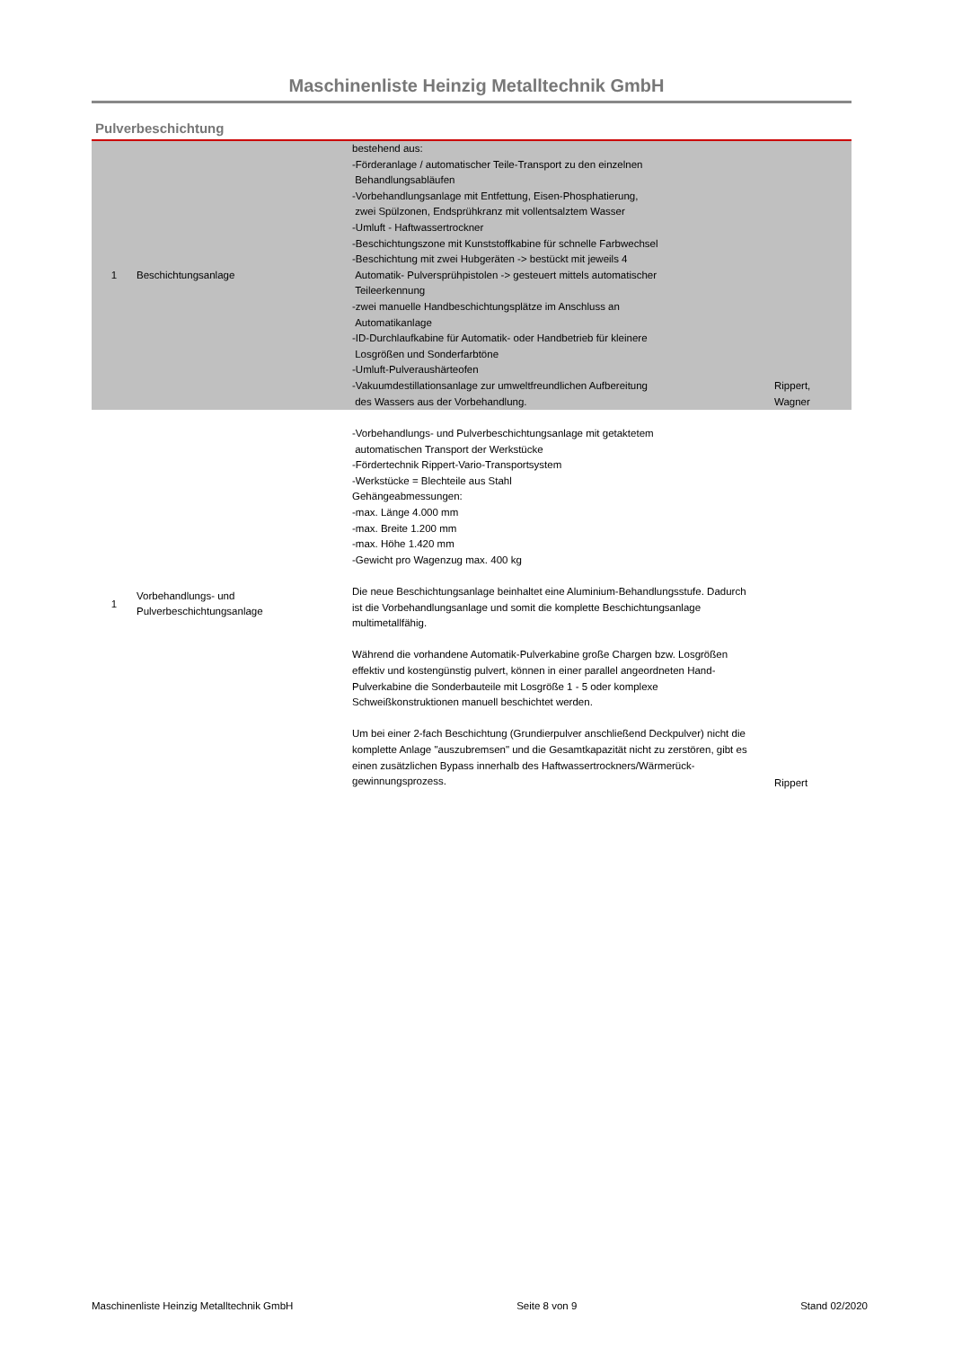Maschinenliste Heinzig Metalltechnik GmbH
Pulverbeschichtung
| 1 | Beschichtungsanlage | bestehend aus: -Förderanlage / automatischer Teile-Transport zu den einzelnen Behandlungsabläufen -Vorbehandlungsanlage mit Entfettung, Eisen-Phosphatierung, zwei Spülzonen, Endsprühkranz mit vollentsalztem Wasser -Umluft - Haftwassertrockner -Beschichtungszone mit Kunststoffkabine für schnelle Farbwechsel -Beschichtung mit zwei Hubgeräten -> bestückt mit jeweils 4 Automatik- Pulversprühpistolen -> gesteuert mittels automatischer Teileerkennung -zwei manuelle Handbeschichtungsplätze im Anschluss an Automatikanlage -ID-Durchlaufkabine für Automatik- oder Handbetrieb für kleinere Losgrößen und Sonderfarbtöne -Umluft-Pulveraushärteofen -Vakuumdestillationsanlage zur umweltfreundlichen Aufbereitung des Wassers aus der Vorbehandlung. | Rippert, Wagner |
| 1 | Vorbehandlungs- und Pulverbeschichtungsanlage | -Vorbehandlungs- und Pulverbeschichtungsanlage mit getaktetem automatischen Transport der Werkstücke -Fördertechnik Rippert-Vario-Transportsystem -Werkstücke = Blechteile aus Stahl Gehängeabmessungen: -max. Länge 4.000 mm -max. Breite 1.200 mm -max. Höhe 1.420 mm -Gewicht pro Wagenzug max. 400 kg Die neue Beschichtungsanlage beinhaltet eine Aluminium-Behandlungsstufe. Dadurch ist die Vorbehandlungsanlage und somit die komplette Beschichtungsanlage multimetallfähig. Während die vorhandene Automatik-Pulverkabine große Chargen bzw. Losgrößen effektiv und kostengünstig pulvert, können in einer parallel angeordneten Hand-Pulverkabine die Sonderbauteile mit Losgröße 1 - 5 oder komplexe Schweißkonstruktionen manuell beschichtet werden. Um bei einer 2-fach Beschichtung (Grundierpulver anschließend Deckpulver) nicht die komplette Anlage "auszubremsen" und die Gesamtkapazität nicht zu zerstören, gibt es einen zusätzlichen Bypass innerhalb des Haftwassertrockners/Wärmerück- gewinnungsprozess. | Rippert |
Maschinenliste Heinzig Metalltechnik GmbH Seite 8 von 9 Stand 02/2020